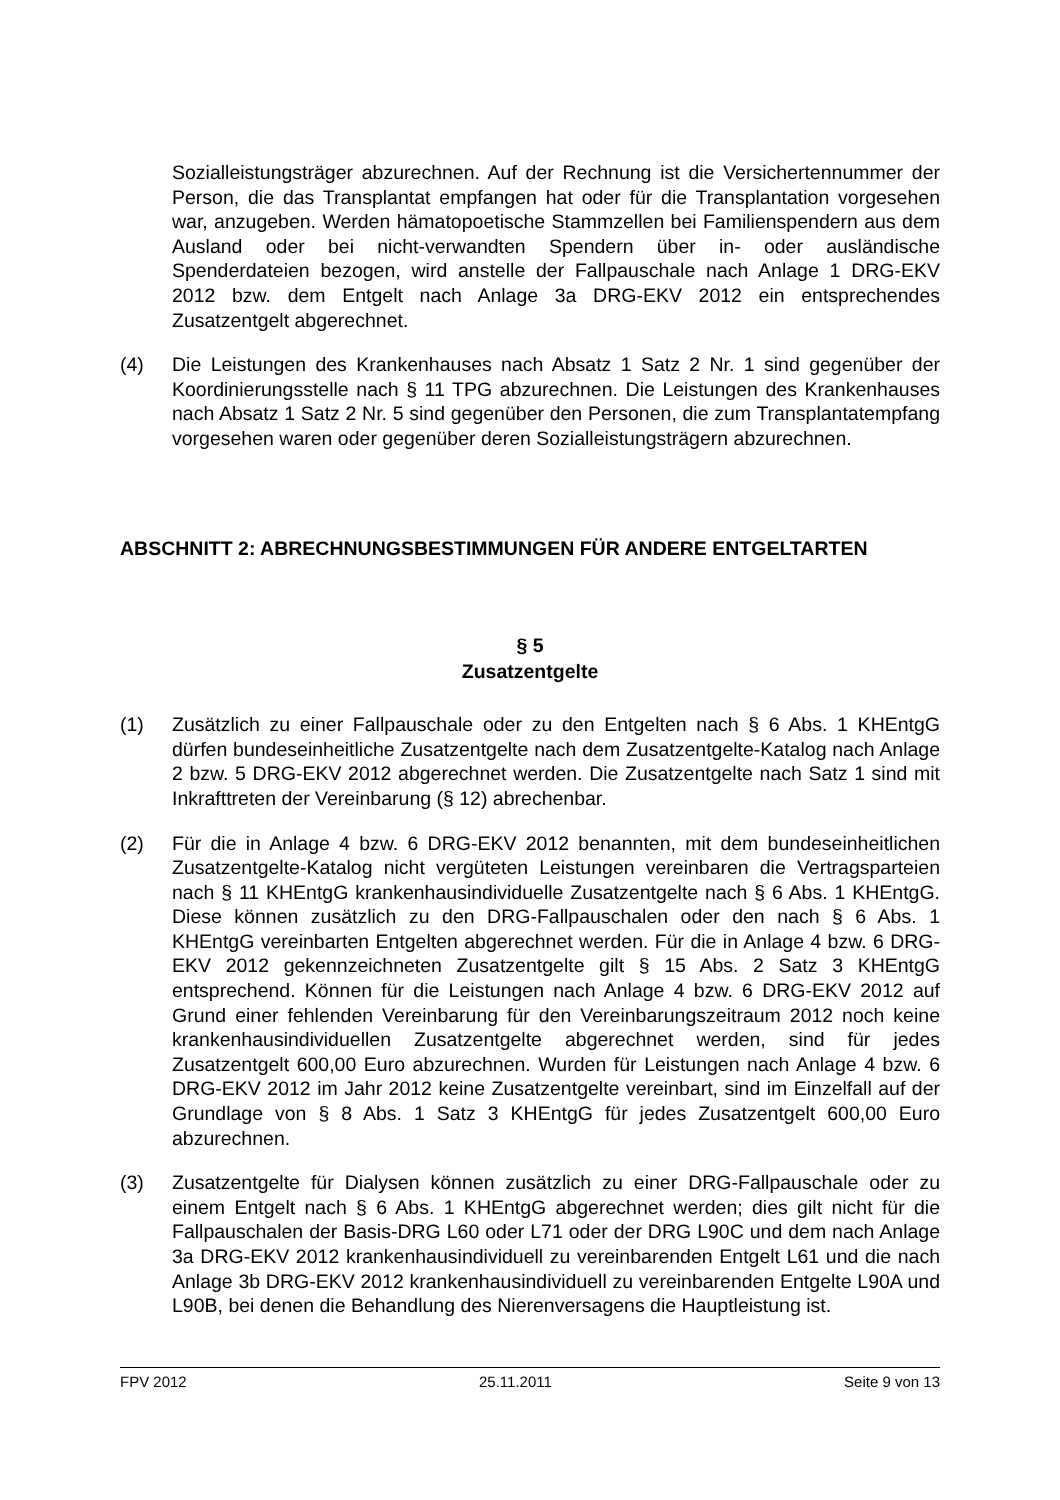Sozialleistungsträger abzurechnen. Auf der Rechnung ist die Versichertennummer der Person, die das Transplantat empfangen hat oder für die Transplantation vorgesehen war, anzugeben. Werden hämatopoetische Stammzellen bei Familienspendern aus dem Ausland oder bei nicht-verwandten Spendern über in- oder ausländische Spenderdateien bezogen, wird anstelle der Fallpauschale nach Anlage 1 DRG-EKV 2012 bzw. dem Entgelt nach Anlage 3a DRG-EKV 2012 ein entsprechendes Zusatzentgelt abgerechnet.
(4) Die Leistungen des Krankenhauses nach Absatz 1 Satz 2 Nr. 1 sind gegenüber der Koordinierungsstelle nach § 11 TPG abzurechnen. Die Leistungen des Krankenhauses nach Absatz 1 Satz 2 Nr. 5 sind gegenüber den Personen, die zum Transplantatempfang vorgesehen waren oder gegenüber deren Sozialleistungsträgern abzurechnen.
ABSCHNITT 2: ABRECHNUNGSBESTIMMUNGEN FÜR ANDERE ENTGELTARTEN
§ 5
Zusatzentgelte
(1) Zusätzlich zu einer Fallpauschale oder zu den Entgelten nach § 6 Abs. 1 KHEntgG dürfen bundeseinheitliche Zusatzentgelte nach dem Zusatzentgelte-Katalog nach Anlage 2 bzw. 5 DRG-EKV 2012 abgerechnet werden. Die Zusatzentgelte nach Satz 1 sind mit Inkrafttreten der Vereinbarung (§ 12) abrechenbar.
(2) Für die in Anlage 4 bzw. 6 DRG-EKV 2012 benannten, mit dem bundeseinheitlichen Zusatzentgelte-Katalog nicht vergüteten Leistungen vereinbaren die Vertragsparteien nach § 11 KHEntgG krankenhausindividuelle Zusatzentgelte nach § 6 Abs. 1 KHEntgG. Diese können zusätzlich zu den DRG-Fallpauschalen oder den nach § 6 Abs. 1 KHEntgG vereinbarten Entgelten abgerechnet werden. Für die in Anlage 4 bzw. 6 DRG-EKV 2012 gekennzeichneten Zusatzentgelte gilt § 15 Abs. 2 Satz 3 KHEntgG entsprechend. Können für die Leistungen nach Anlage 4 bzw. 6 DRG-EKV 2012 auf Grund einer fehlenden Vereinbarung für den Vereinbarungszeitraum 2012 noch keine krankenhausindividuellen Zusatzentgelte abgerechnet werden, sind für jedes Zusatzentgelt 600,00 Euro abzurechnen. Wurden für Leistungen nach Anlage 4 bzw. 6 DRG-EKV 2012 im Jahr 2012 keine Zusatzentgelte vereinbart, sind im Einzelfall auf der Grundlage von § 8 Abs. 1 Satz 3 KHEntgG für jedes Zusatzentgelt 600,00 Euro abzurechnen.
(3) Zusatzentgelte für Dialysen können zusätzlich zu einer DRG-Fallpauschale oder zu einem Entgelt nach § 6 Abs. 1 KHEntgG abgerechnet werden; dies gilt nicht für die Fallpauschalen der Basis-DRG L60 oder L71 oder der DRG L90C und dem nach Anlage 3a DRG-EKV 2012 krankenhausindividuell zu vereinbarenden Entgelt L61 und die nach Anlage 3b DRG-EKV 2012 krankenhausindividuell zu vereinbarenden Entgelte L90A und L90B, bei denen die Behandlung des Nierenversagens die Hauptleistung ist.
FPV 2012 25.11.2011 Seite 9 von 13